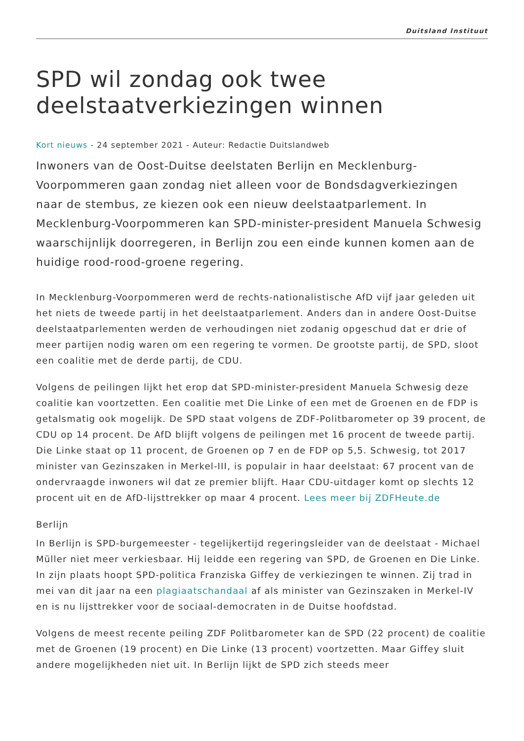Duitsland Instituut
SPD wil zondag ook twee deelstaatverkiezingen winnen
Kort nieuws - 24 september 2021 - Auteur: Redactie Duitslandweb
Inwoners van de Oost-Duitse deelstaten Berlijn en Mecklenburg-Voorpommeren gaan zondag niet alleen voor de Bondsdagverkiezingen naar de stembus, ze kiezen ook een nieuw deelstaatparlement. In Mecklenburg-Voorpommeren kan SPD-minister-president Manuela Schwesig waarschijnlijk doorregeren, in Berlijn zou een einde kunnen komen aan de huidige rood-rood-groene regering.
In Mecklenburg-Voorpommeren werd de rechts-nationalistische AfD vijf jaar geleden uit het niets de tweede partij in het deelstaatparlement. Anders dan in andere Oost-Duitse deelstaatparlementen werden de verhoudingen niet zodanig opgeschud dat er drie of meer partijen nodig waren om een regering te vormen. De grootste partij, de SPD, sloot een coalitie met de derde partij, de CDU.
Volgens de peilingen lijkt het erop dat SPD-minister-president Manuela Schwesig deze coalitie kan voortzetten. Een coalitie met Die Linke of een met de Groenen en de FDP is getalsmatig ook mogelijk. De SPD staat volgens de ZDF-Politbarometer op 39 procent, de CDU op 14 procent. De AfD blijft volgens de peilingen met 16 procent de tweede partij. Die Linke staat op 11 procent, de Groenen op 7 en de FDP op 5,5. Schwesig, tot 2017 minister van Gezinszaken in Merkel-III, is populair in haar deelstaat: 67 procent van de ondervraagde inwoners wil dat ze premier blijft. Haar CDU-uitdager komt op slechts 12 procent uit en de AfD-lijsttrekker op maar 4 procent. Lees meer bij ZDFHeute.de
Berlijn
In Berlijn is SPD-burgemeester - tegelijkertijd regeringsleider van de deelstaat - Michael Müller niet meer verkiesbaar. Hij leidde een regering van SPD, de Groenen en Die Linke. In zijn plaats hoopt SPD-politica Franziska Giffey de verkiezingen te winnen. Zij trad in mei van dit jaar na een plagiaatschandaal af als minister van Gezinszaken in Merkel-IV en is nu lijsttrekker voor de sociaal-democraten in de Duitse hoofdstad.
Volgens de meest recente peiling ZDF Politbarometer kan de SPD (22 procent) de coalitie met de Groenen (19 procent) en Die Linke (13 procent) voortzetten. Maar Giffey sluit andere mogelijkheden niet uit. In Berlijn lijkt de SPD zich steeds meer